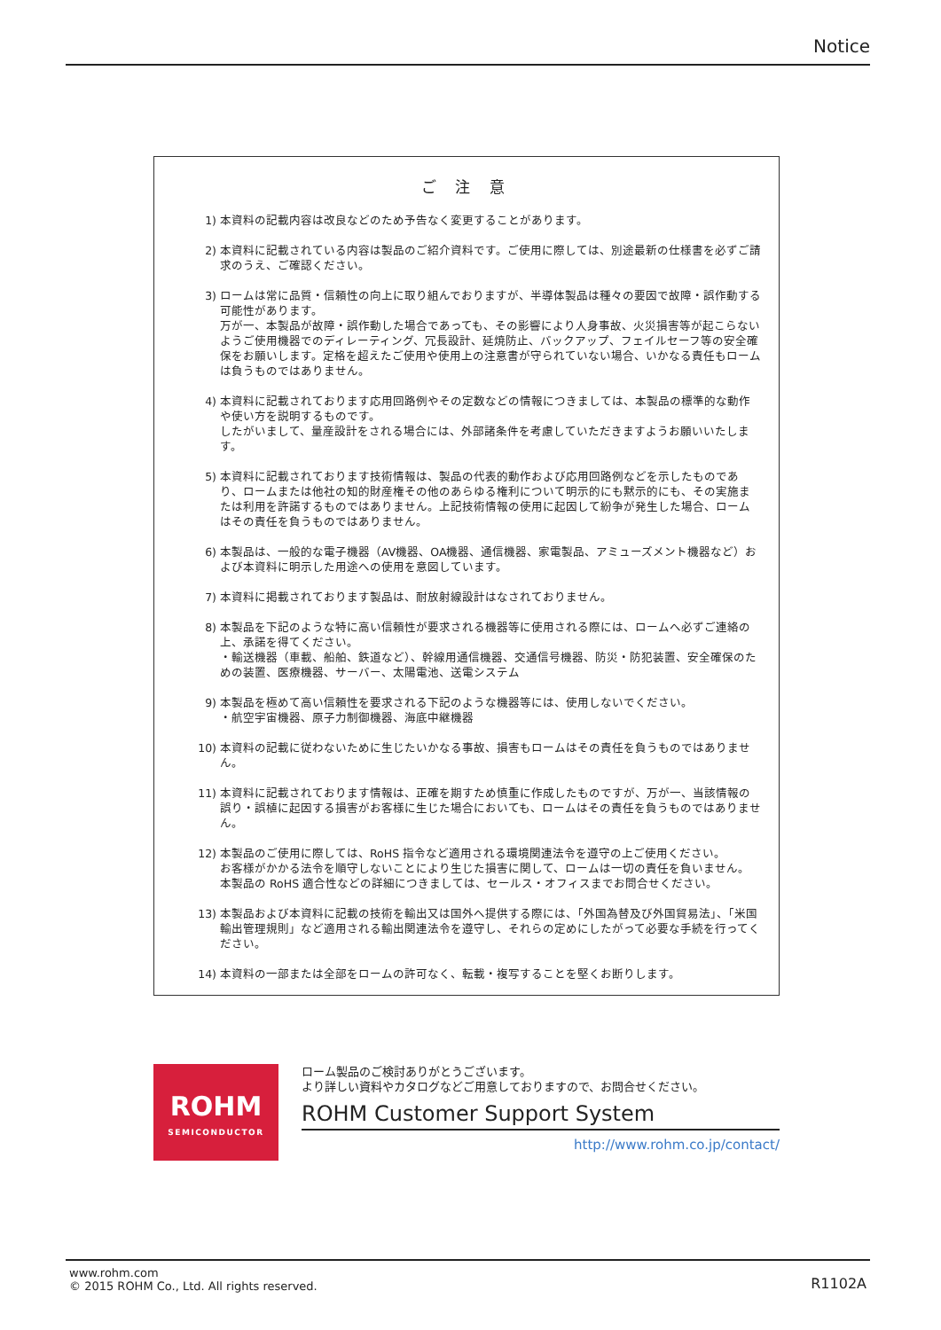Notice
ご 注 意
1) 本資料の記載内容は改良などのため予告なく変更することがあります。
2) 本資料に記載されている内容は製品のご紹介資料です。ご使用に際しては、別途最新の仕様書を必ずご請求のうえ、ご確認ください。
3) ロームは常に品質・信頼性の向上に取り組んでおりますが、半導体製品は種々の要因で故障・誤作動する可能性があります。
万が一、本製品が故障・誤作動した場合であっても、その影響により人身事故、火災損害等が起こらないようご使用機器でのディレーティング、冗長設計、延焼防止、バックアップ、フェイルセーフ等の安全確保をお願いします。定格を超えたご使用や使用上の注意書が守られていない場合、いかなる責任もロームは負うものではありません。
4) 本資料に記載されております応用回路例やその定数などの情報につきましては、本製品の標準的な動作や使い方を説明するものです。
したがいまして、量産設計をされる場合には、外部諸条件を考慮していただきますようお願いいたします。
5) 本資料に記載されております技術情報は、製品の代表的動作および応用回路例などを示したものであり、ロームまたは他社の知的財産権その他のあらゆる権利について明示的にも黙示的にも、その実施または利用を許諾するものではありません。上記技術情報の使用に起因して紛争が発生した場合、ロームはその責任を負うものではありません。
6) 本製品は、一般的な電子機器（AV機器、OA機器、通信機器、家電製品、アミューズメント機器など）および本資料に明示した用途への使用を意図しています。
7) 本資料に掲載されております製品は、耐放射線設計はなされておりません。
8) 本製品を下記のような特に高い信頼性が要求される機器等に使用される際には、ロームへ必ずご連絡の上、承諾を得てください。
・輸送機器（車載、船舶、鉄道など）、幹線用通信機器、交通信号機器、防災・防犯装置、安全確保のための装置、医療機器、サーバー、太陽電池、送電システム
9) 本製品を極めて高い信頼性を要求される下記のような機器等には、使用しないでください。
・航空宇宙機器、原子力制御機器、海底中継機器
10) 本資料の記載に従わないために生じたいかなる事故、損害もロームはその責任を負うものではありません。
11) 本資料に記載されております情報は、正確を期すため慎重に作成したものですが、万が一、当該情報の誤り・誤植に起因する損害がお客様に生じた場合においても、ロームはその責任を負うものではありません。
12) 本製品のご使用に際しては、RoHS 指令など適用される環境関連法令を遵守の上ご使用ください。
お客様がかかる法令を順守しないことにより生じた損害に関して、ロームは一切の責任を負いません。
本製品の RoHS 適合性などの詳細につきましては、セールス・オフィスまでお問合せください。
13) 本製品および本資料に記載の技術を輸出又は国外へ提供する際には、「外国為替及び外国貿易法」、「米国輸出管理規則」など適用される輸出関連法令を遵守し、それらの定めにしたがって必要な手続を行ってください。
14) 本資料の一部または全部をロームの許可なく、転載・複写することを堅くお断りします。
ROHM
SEMICONDUCTOR
ローム製品のご検討ありがとうございます。
より詳しい資料やカタログなどご用意しておりますので、お問合せください。
ROHM Customer Support System
http://www.rohm.co.jp/contact/
www.rohm.com
© 2015 ROHM Co., Ltd. All rights reserved.
R1102A